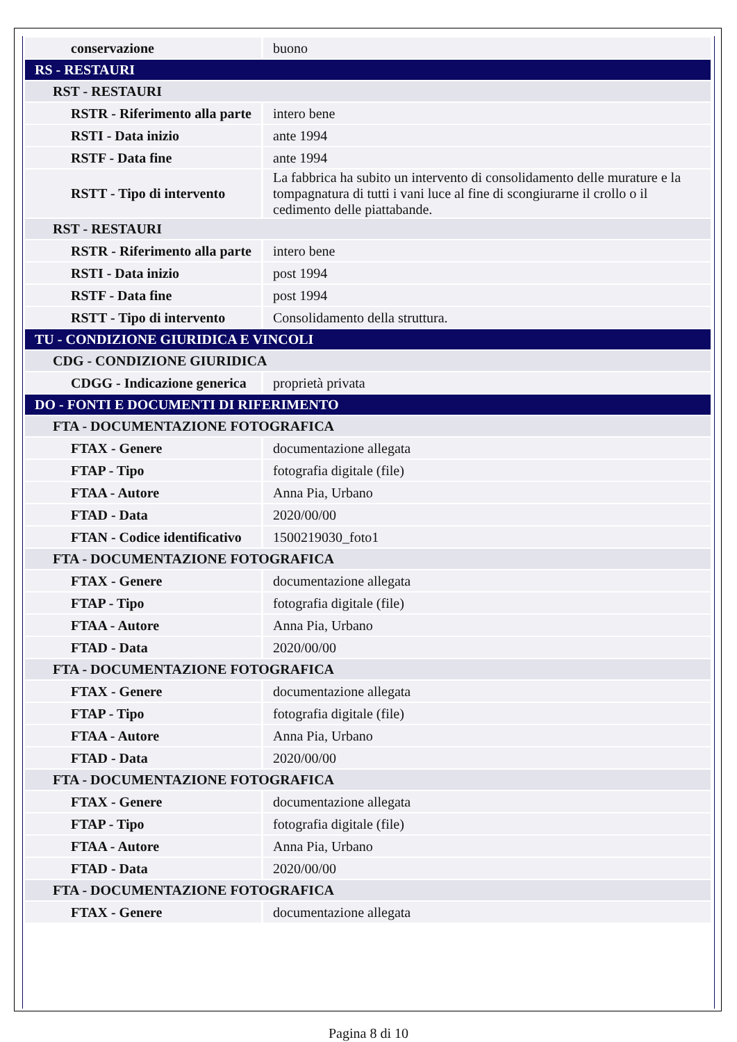| conservazione | buono |
| RS - RESTAURI | |
| RST - RESTAURI | |
| RSTR - Riferimento alla parte | intero bene |
| RSTI - Data inizio | ante 1994 |
| RSTF - Data fine | ante 1994 |
| RSTT - Tipo di intervento | La fabbrica ha subito un intervento di consolidamento delle murature e la tompagnatura di tutti i vani luce al fine di scongiurarne il crollo o il cedimento delle piattabande. |
| RST - RESTAURI | |
| RSTR - Riferimento alla parte | intero bene |
| RSTI - Data inizio | post 1994 |
| RSTF - Data fine | post 1994 |
| RSTT - Tipo di intervento | Consolidamento della struttura. |
| TU - CONDIZIONE GIURIDICA E VINCOLI | |
| CDG - CONDIZIONE GIURIDICA | |
| CDGG - Indicazione generica | proprietà privata |
| DO - FONTI E DOCUMENTI DI RIFERIMENTO | |
| FTA - DOCUMENTAZIONE FOTOGRAFICA | |
| FTAX - Genere | documentazione allegata |
| FTAP - Tipo | fotografia digitale (file) |
| FTAA - Autore | Anna Pia, Urbano |
| FTAD - Data | 2020/00/00 |
| FTAN - Codice identificativo | 1500219030_foto1 |
| FTA - DOCUMENTAZIONE FOTOGRAFICA | |
| FTAX - Genere | documentazione allegata |
| FTAP - Tipo | fotografia digitale (file) |
| FTAA - Autore | Anna Pia, Urbano |
| FTAD - Data | 2020/00/00 |
| FTA - DOCUMENTAZIONE FOTOGRAFICA | |
| FTAX - Genere | documentazione allegata |
| FTAP - Tipo | fotografia digitale (file) |
| FTAA - Autore | Anna Pia, Urbano |
| FTAD - Data | 2020/00/00 |
| FTA - DOCUMENTAZIONE FOTOGRAFICA | |
| FTAX - Genere | documentazione allegata |
| FTAP - Tipo | fotografia digitale (file) |
| FTAA - Autore | Anna Pia, Urbano |
| FTAD - Data | 2020/00/00 |
| FTA - DOCUMENTAZIONE FOTOGRAFICA | |
| FTAX - Genere | documentazione allegata |
Pagina 8 di 10